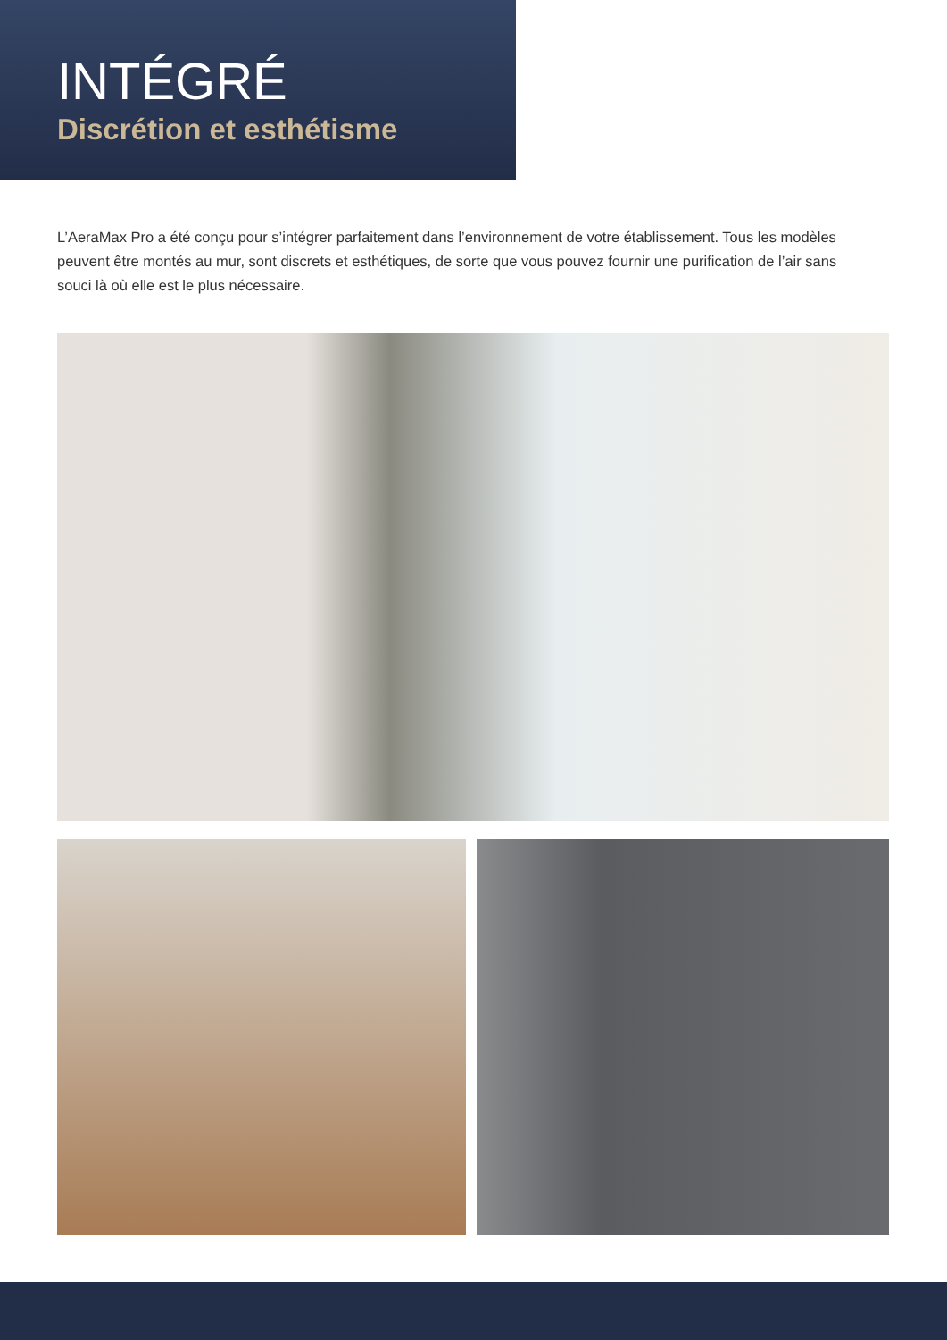INTÉGRÉ
Discrétion et esthétisme
L’AeraMax Pro a été conçu pour s’intégrer parfaitement dans l’environnement de votre établissement. Tous les modèles peuvent être montés au mur, sont discrets et esthétiques, de sorte que vous pouvez fournir une purification de l’air sans souci là où elle est le plus nécessaire.